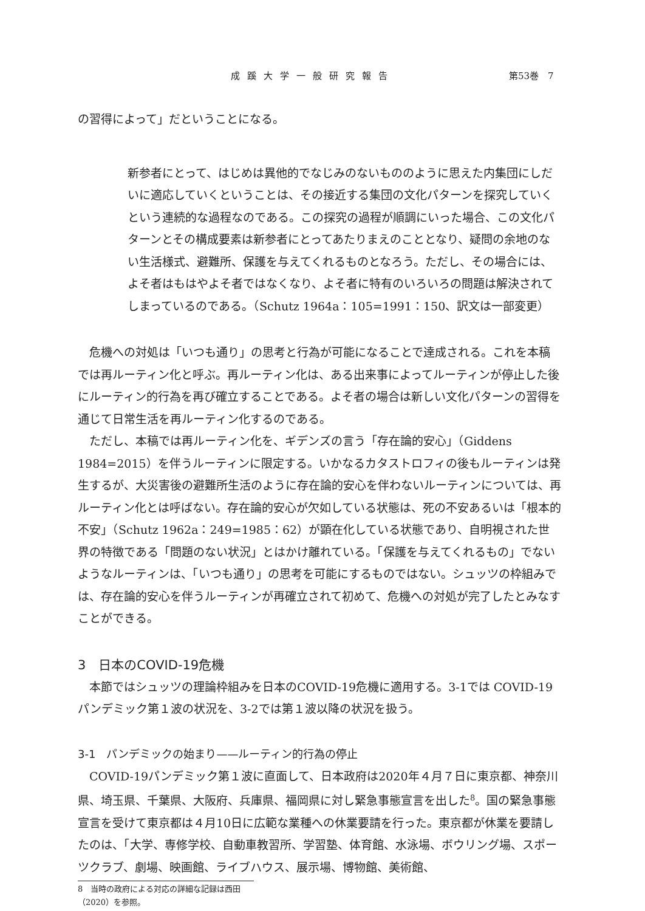成蹊大学一般研究報告 第53巻　7
の習得によって」だということになる。
新参者にとって、はじめは異他的でなじみのないもののように思えた内集団にしだいに適応していくということは、その接近する集団の文化パターンを探究していくという連続的な過程なのである。この探究の過程が順調にいった場合、この文化パターンとその構成要素は新参者にとってあたりまえのこととなり、疑問の余地のない生活様式、避難所、保護を与えてくれるものとなろう。ただし、その場合には、よそ者はもはやよそ者ではなくなり、よそ者に特有のいろいろの問題は解決されてしまっているのである。（Schutz 1964a：105=1991：150、訳文は一部変更）
危機への対処は「いつも通り」の思考と行為が可能になることで達成される。これを本稿では再ルーティン化と呼ぶ。再ルーティン化は、ある出来事によってルーティンが停止した後にルーティン的行為を再び確立することである。よそ者の場合は新しい文化パターンの習得を通じて日常生活を再ルーティン化するのである。
ただし、本稿では再ルーティン化を、ギデンズの言う「存在論的安心」（Giddens 1984=2015）を伴うルーティンに限定する。いかなるカタストロフィの後もルーティンは発生するが、大災害後の避難所生活のように存在論的安心を伴わないルーティンについては、再ルーティン化とは呼ばない。存在論的安心が欠如している状態は、死の不安あるいは「根本的不安」（Schutz 1962a：249=1985：62）が顕在化している状態であり、自明視された世界の特徴である「問題のない状況」とはかけ離れている。「保護を与えてくれるもの」でないようなルーティンは、「いつも通り」の思考を可能にするものではない。シュッツの枠組みでは、存在論的安心を伴うルーティンが再確立されて初めて、危機への対処が完了したとみなすことができる。
3　日本のCOVID-19危機
本節ではシュッツの理論枠組みを日本のCOVID-19危機に適用する。3-1では COVID-19パンデミック第１波の状況を、3-2では第１波以降の状況を扱う。
3-1　パンデミックの始まり——ルーティン的行為の停止
COVID-19パンデミック第１波に直面して、日本政府は2020年４月７日に東京都、神奈川県、埼玉県、千葉県、大阪府、兵庫県、福岡県に対し緊急事態宣言を出した<sup>8</sup>。国の緊急事態宣言を受けて東京都は４月10日に広範な業種への休業要請を行った。東京都が休業を要請したのは、「大学、専修学校、自動車教習所、学習塾、体育館、水泳場、ボウリング場、スポーツクラブ、劇場、映画館、ライブハウス、展示場、博物館、美術館、
8　当時の政府による対応の詳細な記録は西田（2020）を参照。